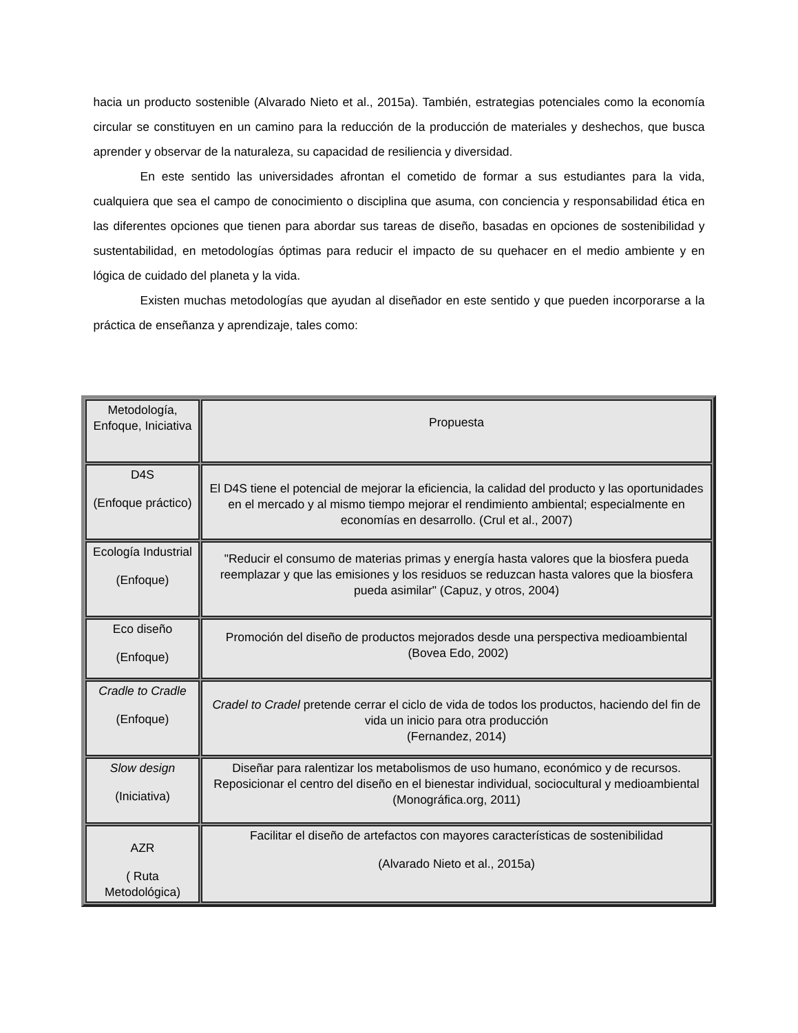hacia un producto sostenible (Alvarado Nieto et al., 2015a). También, estrategias potenciales como la economía circular se constituyen en un camino para la reducción de la producción de materiales y deshechos, que busca aprender y observar de la naturaleza, su capacidad de resiliencia y diversidad.
En este sentido las universidades afrontan el cometido de formar a sus estudiantes para la vida, cualquiera que sea el campo de conocimiento o disciplina que asuma, con conciencia y responsabilidad ética en las diferentes opciones que tienen para abordar sus tareas de diseño, basadas en opciones de sostenibilidad y sustentabilidad, en metodologías óptimas para reducir el impacto de su quehacer en el medio ambiente y en lógica de cuidado del planeta y la vida.
Existen muchas metodologías que ayudan al diseñador en este sentido y que pueden incorporarse a la práctica de enseñanza y aprendizaje, tales como:
| Metodología, Enfoque, Iniciativa | Propuesta |
| --- | --- |
| D4S (Enfoque práctico) | El D4S tiene el potencial de mejorar la eficiencia, la calidad del producto y las oportunidades en el mercado y al mismo tiempo mejorar el rendimiento ambiental; especialmente en economías en desarrollo. (Crul et al., 2007) |
| Ecología Industrial (Enfoque) | "Reducir el consumo de materias primas y energía hasta valores que la biosfera pueda reemplazar y que las emisiones y los residuos se reduzcan hasta valores que la biosfera pueda asimilar" (Capuz, y otros, 2004) |
| Eco diseño (Enfoque) | Promoción del diseño de productos mejorados desde una perspectiva medioambiental (Bovea Edo, 2002) |
| Cradle to Cradle (Enfoque) | Cradel to Cradel pretende cerrar el ciclo de vida de todos los productos, haciendo del fin de vida un inicio para otra producción (Fernandez, 2014) |
| Slow design (Iniciativa) | Diseñar para ralentizar los metabolismos de uso humano, económico y de recursos. Reposicionar el centro del diseño en el bienestar individual, sociocultural y medioambiental (Monográfica.org, 2011) |
| AZR ( Ruta Metodológica) | Facilitar el diseño de artefactos con mayores características de sostenibilidad (Alvarado Nieto et al., 2015a) |